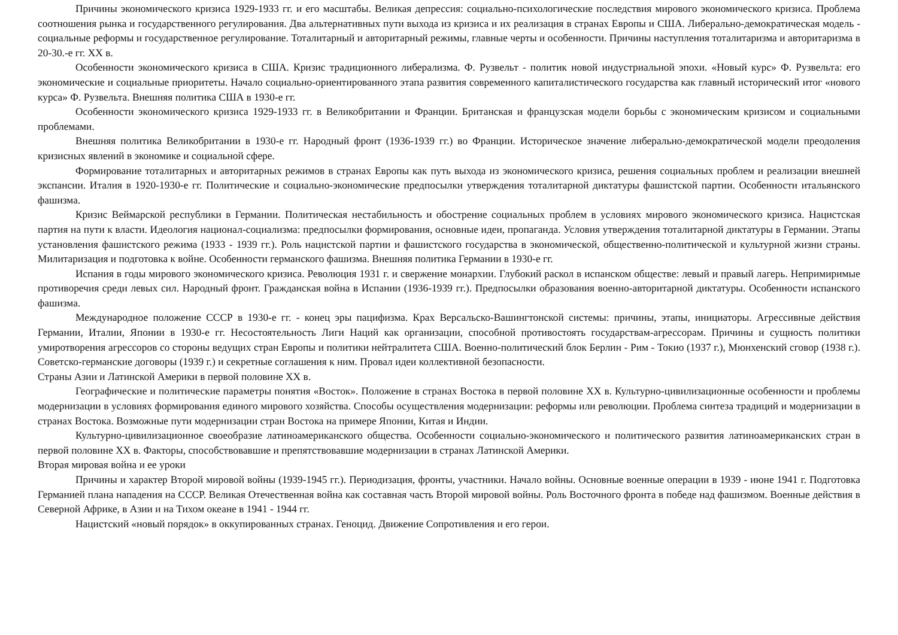Причины экономического кризиса 1929-1933 гг. и его масштабы. Великая депрессия: социально-психологические последствия мирового экономического кризиса. Проблема соотношения рынка и государственного регулирования. Два альтернативных пути выхода из кризиса и их реализация в странах Европы и США. Либерально-демократическая модель - социальные реформы и государственное регулирование. Тоталитарный и авторитарный режимы, главные черты и особенности. Причины наступления тоталитаризма и авторитаризма в 20-30.-е гг. XX в.
Особенности экономического кризиса в США. Кризис традиционного либерализма. Ф. Рузвельт - политик новой индустриальной эпохи. «Новый курс» Ф. Рузвельта: его экономические и социальные приоритеты. Начало социально-ориентированного этапа развития современного капиталистического государства как главный исторический итог «нового курса» Ф. Рузвельта. Внешняя политика США в 1930-е гг.
Особенности экономического кризиса 1929-1933 гг. в Великобритании и Франции. Британская и французская модели борьбы с экономическим кризисом и социальными проблемами.
Внешняя политика Великобритании в 1930-е гг. Народный фронт (1936-1939 гг.) во Франции. Историческое значение либерально-демократической модели преодоления кризисных явлений в экономике и социальной сфере.
Формирование тоталитарных и авторитарных режимов в странах Европы как путь выхода из экономического кризиса, решения социальных проблем и реализации внешней экспансии. Италия в 1920-1930-е гг. Политические и социально-экономические предпосылки утверждения тоталитарной диктатуры фашистской партии. Особенности итальянского фашизма.
Кризис Веймарской республики в Германии. Политическая нестабильность и обострение социальных проблем в условиях мирового экономического кризиса. Нацистская партия на пути к власти. Идеология национал-социализма: предпосылки формирования, основные идеи, пропаганда. Условия утверждения тоталитарной диктатуры в Германии. Этапы установления фашистского режима (1933 - 1939 гг.). Роль нацистской партии и фашистского государства в экономической, общественно-политической и культурной жизни страны. Милитаризация и подготовка к войне. Особенности германского фашизма. Внешняя политика Германии в 1930-е гг.
Испания в годы мирового экономического кризиса. Революция 1931 г. и свержение монархии. Глубокий раскол в испанском обществе: левый и правый лагерь. Непримиримые противоречия среди левых сил. Народный фронт. Гражданская война в Испании (1936-1939 гг.). Предпосылки образования военно-авторитарной диктатуры. Особенности испанского фашизма.
Международное положение СССР в 1930-е гг. - конец эры пацифизма. Крах Версальско-Вашингтонской системы: причины, этапы, инициаторы. Агрессивные действия Германии, Италии, Японии в 1930-е гг. Несостоятельность Лиги Наций как организации, способной противостоять государствам-агрессорам. Причины и сущность политики умиротворения агрессоров со стороны ведущих стран Европы и политики нейтралитета США. Военно-политический блок Берлин - Рим - Токио (1937 г.), Мюнхенский сговор (1938 г.). Советско-германские договоры (1939 г.) и секретные соглашения к ним. Провал идеи коллективной безопасности.
Страны Азии и Латинской Америки в первой половине XX в.
Географические и политические параметры понятия «Восток». Положение в странах Востока в первой половине XX в. Культурно-цивилизационные особенности и проблемы модернизации в условиях формирования единого мирового хозяйства. Способы осуществления модернизации: реформы или революции. Проблема синтеза традиций и модернизации в странах Востока. Возможные пути модернизации стран Востока на примере Японии, Китая и Индии.
Культурно-цивилизационное своеобразие латиноамериканского общества. Особенности социально-экономического и политического развития латиноамериканских стран в первой половине XX в. Факторы, способствовавшие и препятствовавшие модернизации в странах Латинской Америки.
Вторая мировая война и ее уроки
Причины и характер Второй мировой войны (1939-1945 гг.). Периодизация, фронты, участники. Начало войны. Основные военные операции в 1939 - июне 1941 г. Подготовка Германией плана нападения на СССР. Великая Отечественная война как составная часть Второй мировой войны. Роль Восточного фронта в победе над фашизмом. Военные действия в Северной Африке, в Азии и на Тихом океане в 1941 - 1944 гг.
Нацистский «новый порядок» в оккупированных странах. Геноцид. Движение Сопротивления и его герои.